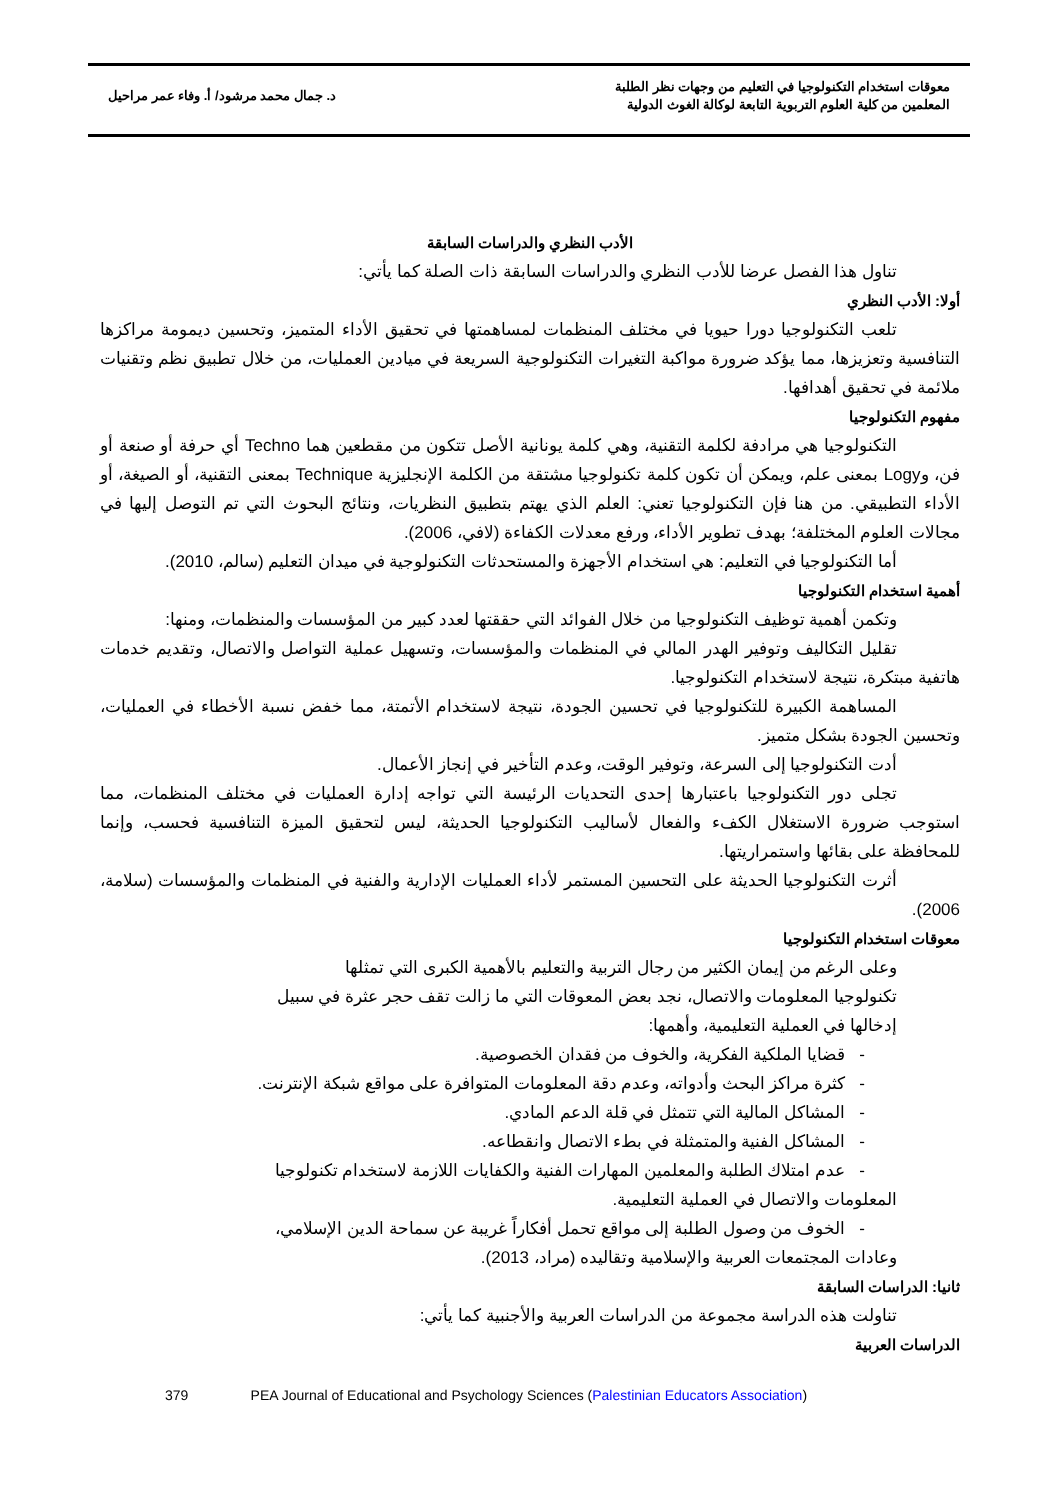معوقات استخدام التكنولوجيا في التعليم من وجهات نظر الطلبة
المعلمين من كلية العلوم التربوية التابعة لوكالة الغوث الدولية
د. جمال محمد مرشود/ أ. وفاء عمر مراحيل
الأدب النظري والدراسات السابقة
تناول هذا الفصل عرضا للأدب النظري والدراسات السابقة ذات الصلة كما يأتي:
أولا: الأدب النظري
تلعب التكنولوجيا دورا حيويا في مختلف المنظمات لمساهمتها في تحقيق الأداء المتميز، وتحسين ديمومة مراكزها التنافسية وتعزيزها، مما يؤكد ضرورة مواكبة التغيرات التكنولوجية السريعة في ميادين العمليات، من خلال تطبيق نظم وتقنيات ملائمة في تحقيق أهدافها.
مفهوم التكنولوجيا
التكنولوجيا هي مرادفة لكلمة التقنية، وهي كلمة يونانية الأصل تتكون من مقطعين هما Techno أي حرفة أو صنعة أو فن، وLogy بمعنى علم، ويمكن أن تكون كلمة تكنولوجيا مشتقة من الكلمة الإنجليزية Technique بمعنى التقنية، أو الصيغة، أو الأداء التطبيقي. من هنا فإن التكنولوجيا تعني: العلم الذي يهتم بتطبيق النظريات، ونتائج البحوث التي تم التوصل إليها في مجالات العلوم المختلفة؛ بهدف تطوير الأداء، ورفع معدلات الكفاءة (لافي، 2006).
أما التكنولوجيا في التعليم: هي استخدام الأجهزة والمستحدثات التكنولوجية في ميدان التعليم (سالم، 2010).
أهمية استخدام التكنولوجيا
وتكمن أهمية توظيف التكنولوجيا من خلال الفوائد التي حققتها لعدد كبير من المؤسسات والمنظمات، ومنها:
تقليل التكاليف وتوفير الهدر المالي في المنظمات والمؤسسات، وتسهيل عملية التواصل والاتصال، وتقديم خدمات هاتفية مبتكرة، نتيجة لاستخدام التكنولوجيا.
المساهمة الكبيرة للتكنولوجيا في تحسين الجودة، نتيجة لاستخدام الأتمتة، مما خفض نسبة الأخطاء في العمليات، وتحسين الجودة بشكل متميز.
أدت التكنولوجيا إلى السرعة، وتوفير الوقت، وعدم التأخير في إنجاز الأعمال.
تجلى دور التكنولوجيا باعتبارها إحدى التحديات الرئيسة التي تواجه إدارة العمليات في مختلف المنظمات، مما استوجب ضرورة الاستغلال الكفء والفعال لأساليب التكنولوجيا الحديثة، ليس لتحقيق الميزة التنافسية فحسب، وإنما للمحافظة على بقائها واستمراريتها.
أثرت التكنولوجيا الحديثة على التحسين المستمر لأداء العمليات الإدارية والفنية في المنظمات والمؤسسات (سلامة، 2006).
معوقات استخدام التكنولوجيا
وعلى الرغم من إيمان الكثير من رجال التربية والتعليم بالأهمية الكبرى التي تمثلها
تكنولوجيا المعلومات والاتصال، نجد بعض المعوقات التي ما زالت تقف حجر عثرة في سبيل
إدخالها في العملية التعليمية، وأهمها:
- قضايا الملكية الفكرية، والخوف من فقدان الخصوصية.
- كثرة مراكز البحث وأدواته، وعدم دقة المعلومات المتوافرة على مواقع شبكة الإنترنت.
- المشاكل المالية التي تتمثل في قلة الدعم المادي.
- المشاكل الفنية والمتمثلة في بطء الاتصال وانقطاعه.
- عدم امتلاك الطلبة والمعلمين المهارات الفنية والكفايات اللازمة لاستخدام تكنولوجيا
المعلومات والاتصال في العملية التعليمية.
- الخوف من وصول الطلبة إلى مواقع تحمل أفكاراً غريبة عن سماحة الدين الإسلامي،
وعادات المجتمعات العربية والإسلامية وتقاليده (مراد، 2013).
ثانيا: الدراسات السابقة
تناولت هذه الدراسة مجموعة من الدراسات العربية والأجنبية كما يأتي:
الدراسات العربية
379 PEA Journal of Educational and Psychology Sciences (Palestinian Educators Association)